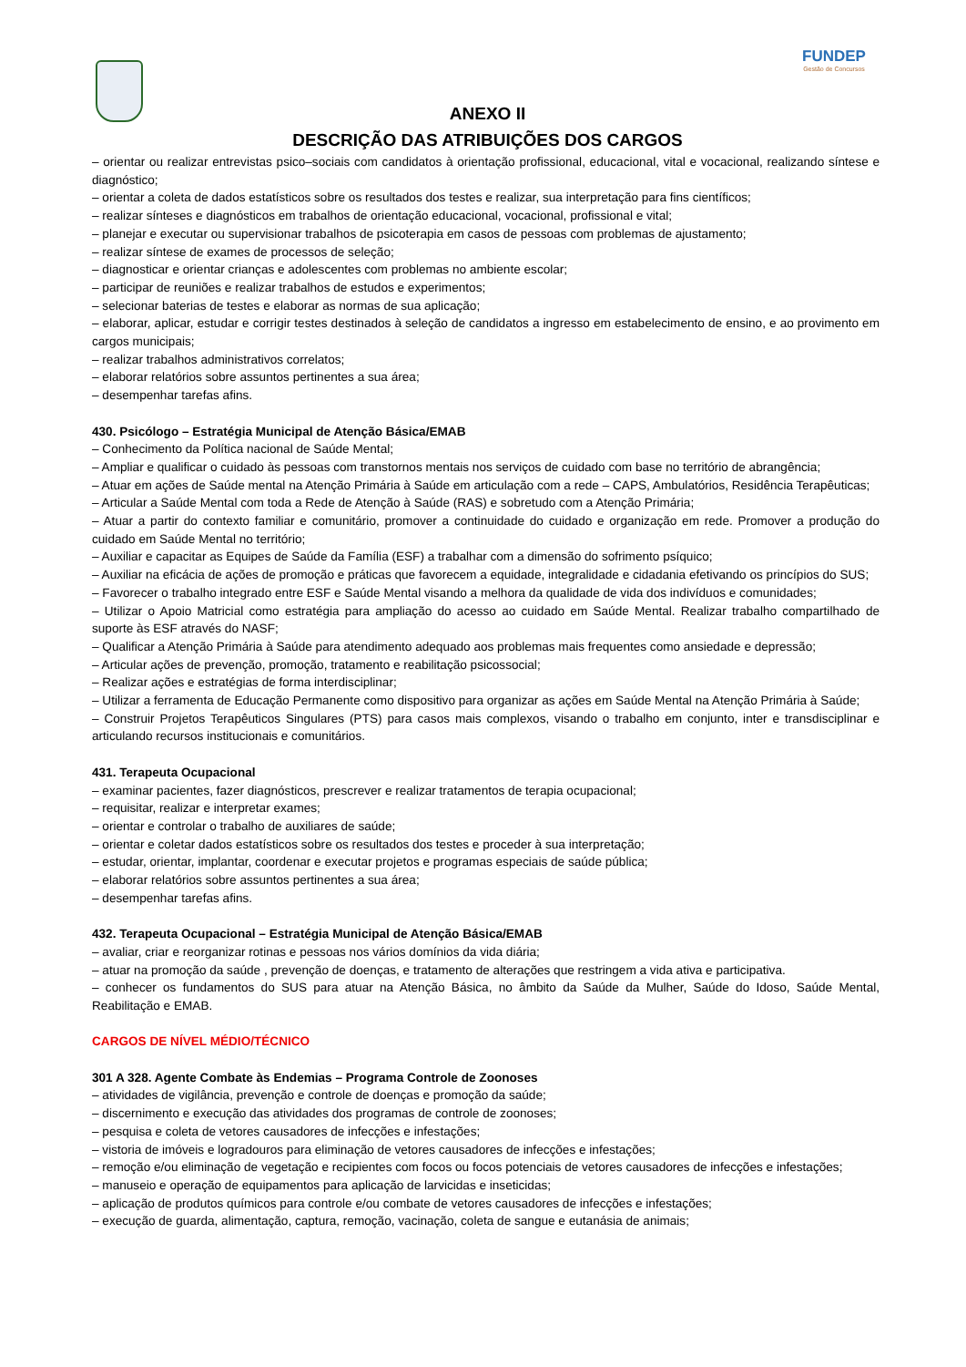FUNDEP
Gestão de Concursos
ANEXO II
DESCRIÇÃO DAS ATRIBUIÇÕES DOS CARGOS
– orientar ou realizar entrevistas psico–sociais com candidatos à orientação profissional, educacional, vital e vocacional, realizando síntese e diagnóstico;
– orientar a coleta de dados estatísticos sobre os resultados dos testes e realizar, sua interpretação para fins científicos;
– realizar sínteses e diagnósticos em trabalhos de orientação educacional, vocacional, profissional e vital;
– planejar e executar ou supervisionar trabalhos de psicoterapia em casos de pessoas com problemas de ajustamento;
– realizar síntese de exames de processos de seleção;
– diagnosticar e orientar crianças e adolescentes com problemas no ambiente escolar;
– participar de reuniões e realizar trabalhos de estudos e experimentos;
– selecionar baterias de testes e elaborar as normas de sua aplicação;
– elaborar, aplicar, estudar e corrigir testes destinados à seleção de candidatos a ingresso em estabelecimento de ensino, e ao provimento em cargos municipais;
– realizar trabalhos administrativos correlatos;
– elaborar relatórios sobre assuntos pertinentes a sua área;
– desempenhar tarefas afins.
430. Psicólogo – Estratégia Municipal de Atenção Básica/EMAB
– Conhecimento da Política nacional de Saúde Mental;
– Ampliar e qualificar o cuidado às pessoas com transtornos mentais nos serviços de cuidado com base no território de abrangência;
– Atuar em ações de Saúde mental na Atenção Primária à Saúde em articulação com a rede – CAPS, Ambulatórios, Residência Terapêuticas;
– Articular a Saúde Mental com toda a Rede de Atenção à Saúde (RAS) e sobretudo com a Atenção Primária;
– Atuar a partir do contexto familiar e comunitário, promover a continuidade do cuidado e organização em rede. Promover a produção do cuidado em Saúde Mental no território;
– Auxiliar e capacitar as Equipes de Saúde da Família (ESF) a trabalhar com a dimensão do sofrimento psíquico;
– Auxiliar na eficácia de ações de promoção e práticas que favorecem a equidade, integralidade e cidadania efetivando os princípios do SUS;
– Favorecer o trabalho integrado entre ESF e Saúde Mental visando a melhora da qualidade de vida dos indivíduos e comunidades;
– Utilizar o Apoio Matricial como estratégia para ampliação do acesso ao cuidado em Saúde Mental. Realizar trabalho compartilhado de suporte às ESF através do NASF;
– Qualificar a Atenção Primária à Saúde para atendimento adequado aos problemas mais frequentes como ansiedade e depressão;
– Articular ações de prevenção, promoção, tratamento e reabilitação psicossocial;
– Realizar ações e estratégias de forma interdisciplinar;
– Utilizar a ferramenta de Educação Permanente como dispositivo para organizar as ações em Saúde Mental na Atenção Primária à Saúde;
– Construir Projetos Terapêuticos Singulares (PTS) para casos mais complexos, visando o trabalho em conjunto, inter e transdisciplinar e articulando recursos institucionais e comunitários.
431. Terapeuta Ocupacional
– examinar pacientes, fazer diagnósticos, prescrever e realizar tratamentos de terapia ocupacional;
– requisitar, realizar e interpretar exames;
– orientar e controlar o trabalho de auxiliares de saúde;
– orientar e coletar dados estatísticos sobre os resultados dos testes e proceder à sua interpretação;
– estudar, orientar, implantar, coordenar e executar projetos e programas especiais de saúde pública;
– elaborar relatórios sobre assuntos pertinentes a sua área;
– desempenhar tarefas afins.
432. Terapeuta Ocupacional – Estratégia Municipal de Atenção Básica/EMAB
– avaliar, criar e reorganizar rotinas e pessoas nos vários domínios da vida diária;
– atuar na promoção da saúde , prevenção de doenças, e tratamento de alterações que restringem a vida ativa e participativa.
– conhecer os fundamentos do SUS para atuar na Atenção Básica, no âmbito da Saúde da Mulher, Saúde do Idoso, Saúde Mental, Reabilitação e EMAB.
CARGOS DE NÍVEL MÉDIO/TÉCNICO
301 A 328. Agente Combate às Endemias – Programa Controle de Zoonoses
– atividades de vigilância, prevenção e controle de doenças e promoção da saúde;
– discernimento e execução das atividades dos programas de controle de zoonoses;
– pesquisa e coleta de vetores causadores de infecções e infestações;
– vistoria de imóveis e logradouros para eliminação de vetores causadores de infecções e infestações;
– remoção e/ou eliminação de vegetação e recipientes com focos ou focos potenciais de vetores causadores de infecções e infestações;
– manuseio e operação de equipamentos para aplicação de larvicidas e inseticidas;
– aplicação de produtos químicos para controle e/ou combate de vetores causadores de infecções e infestações;
– execução de guarda, alimentação, captura, remoção, vacinação, coleta de sangue e eutanásia de animais;